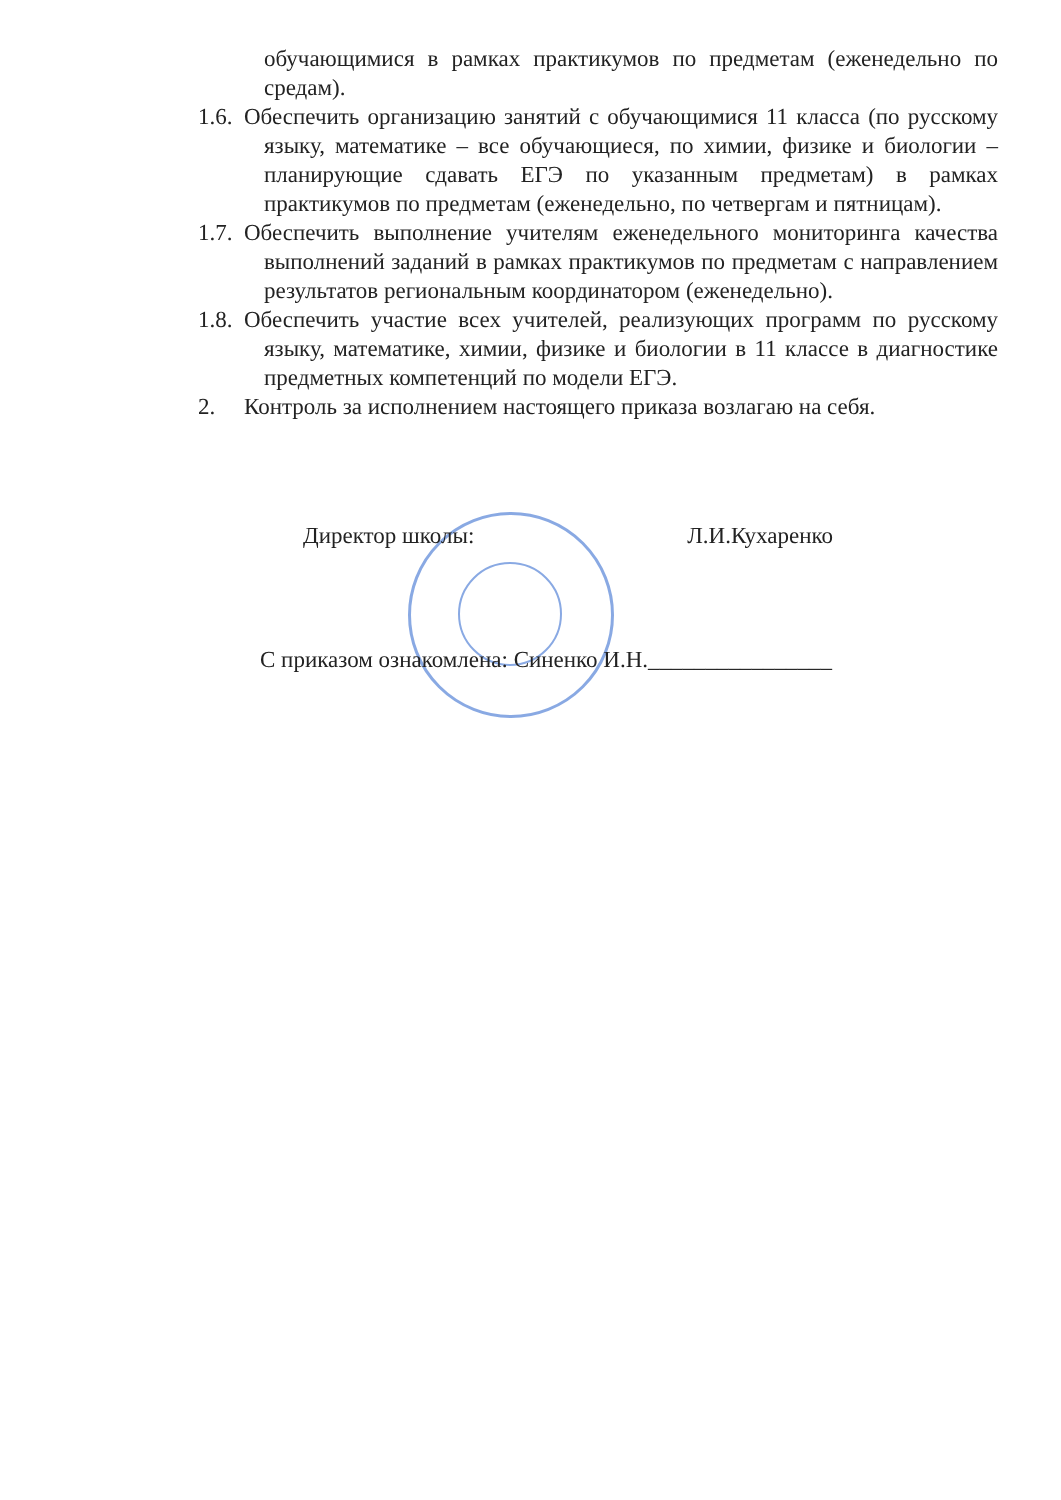обучающимися в рамках практикумов по предметам (еженедельно по средам).
1.6. Обеспечить организацию занятий с обучающимися 11 класса (по русскому языку, математике – все обучающиеся, по химии, физике и биологии – планирующие сдавать ЕГЭ по указанным предметам) в рамках практикумов по предметам (еженедельно, по четвергам и пятницам).
1.7. Обеспечить выполнение учителям еженедельного мониторинга качества выполнений заданий в рамках практикумов по предметам с направлением результатов региональным координатором (еженедельно).
1.8. Обеспечить участие всех учителей, реализующих программ по русскому языку, математике, химии, физике и биологии в 11 классе в диагностике предметных компетенций по модели ЕГЭ.
2. Контроль за исполнением настоящего приказа возлагаю на себя.
Директор школы: Л.И.Кухаренко
С приказом ознакомлена: Синенко И.Н.________________